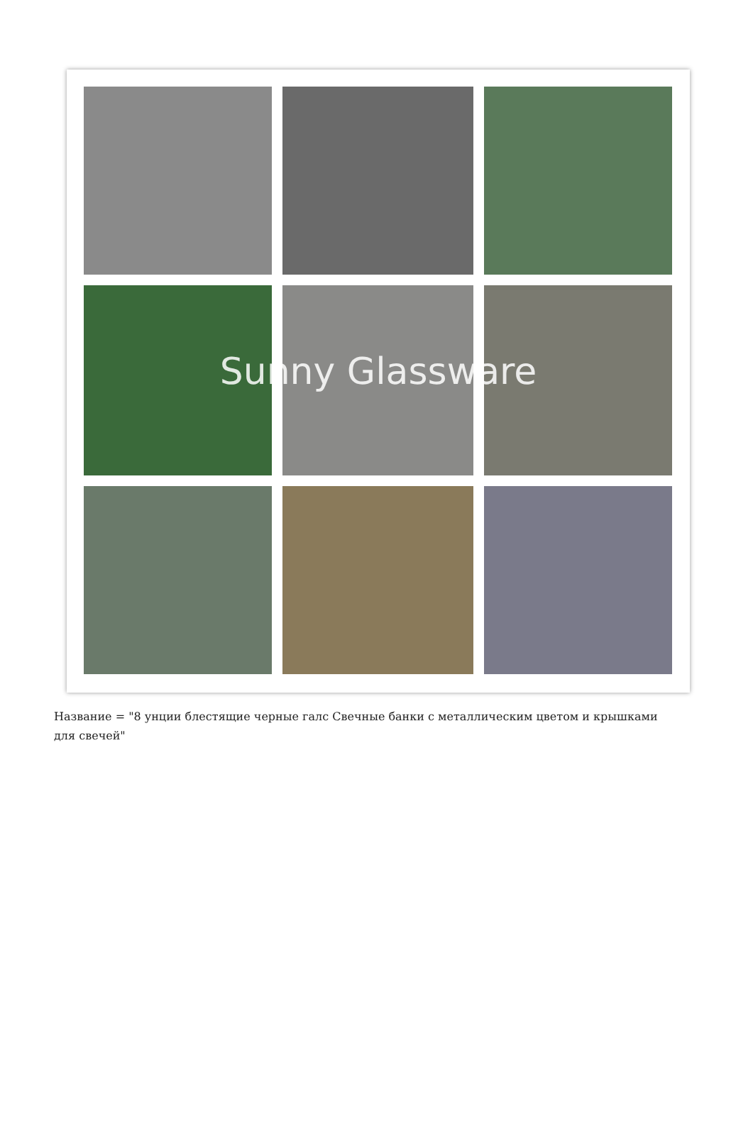Sunny Glassware
Название = "8 унции блестящие черные галс Свечные банки с металлическим цветом и крышками для свечей"